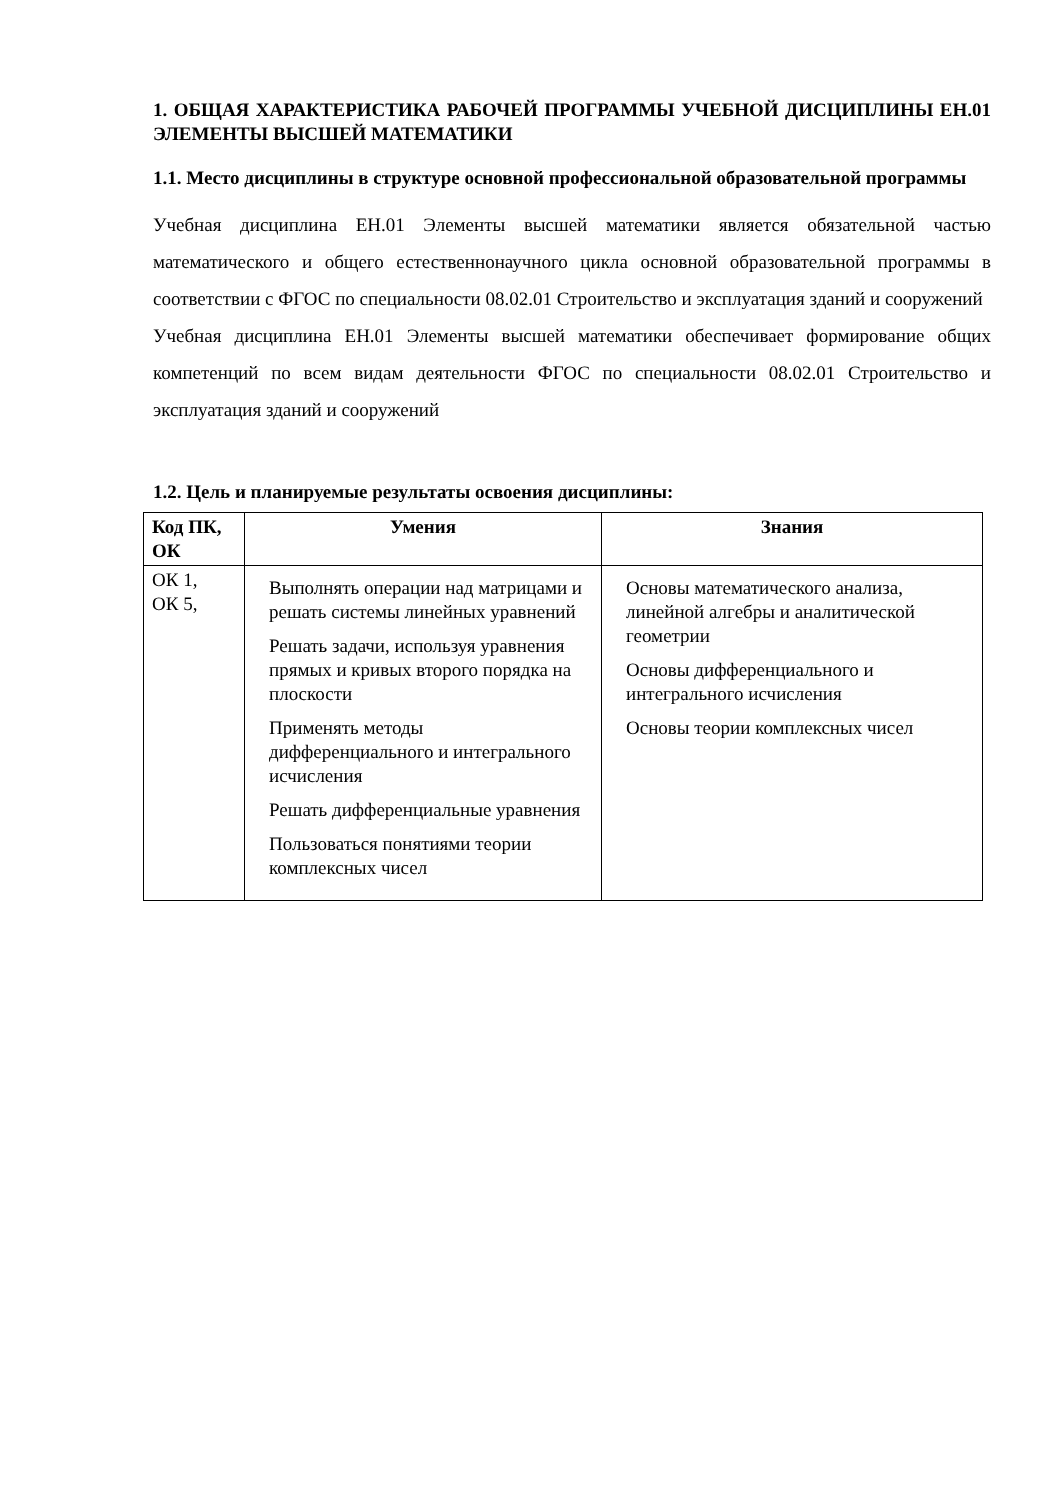1. ОБЩАЯ ХАРАКТЕРИСТИКА РАБОЧЕЙ ПРОГРАММЫ УЧЕБНОЙ ДИСЦИПЛИНЫ ЕН.01 ЭЛЕМЕНТЫ ВЫСШЕЙ МАТЕМАТИКИ
1.1. Место дисциплины в структуре основной профессиональной образовательной программы
Учебная дисциплина ЕН.01 Элементы высшей математики является обязательной частью математического и общего естественнонаучного цикла основной образовательной программы в соответствии с ФГОС по специальности 08.02.01 Строительство и эксплуатация зданий и сооружений
Учебная дисциплина ЕН.01 Элементы высшей математики обеспечивает формирование общих компетенций по всем видам деятельности ФГОС по специальности 08.02.01 Строительство и эксплуатация зданий и сооружений
1.2. Цель и планируемые результаты освоения дисциплины:
| Код ПК, ОК | Умения | Знания |
| --- | --- | --- |
| ОК 1, ОК 5, | Выполнять операции над матрицами и решать системы линейных уравнений Решать задачи, используя уравнения прямых и кривых второго порядка на плоскости Применять методы дифференциального и интегрального исчисления Решать дифференциальные уравнения Пользоваться понятиями теории комплексных чисел | Основы математического анализа, линейной алгебры и аналитической геометрии Основы дифференциального и интегрального исчисления Основы теории комплексных чисел |